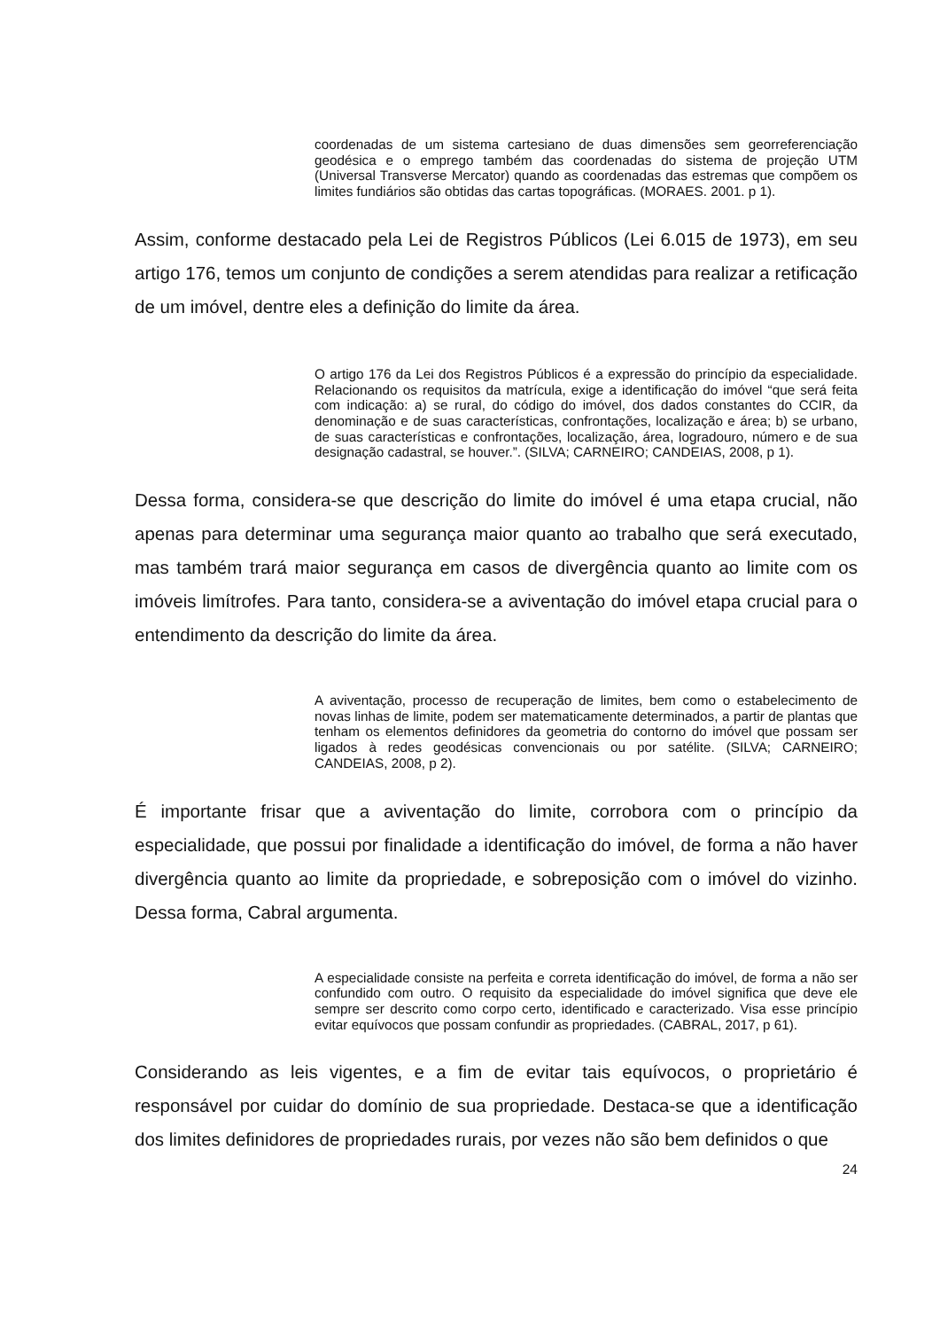coordenadas de um sistema cartesiano de duas dimensões sem georreferenciação geodésica e o emprego também das coordenadas do sistema de projeção UTM (Universal Transverse Mercator) quando as coordenadas das estremas que compõem os limites fundiários são obtidas das cartas topográficas. (MORAES. 2001. p 1).
Assim, conforme destacado pela Lei de Registros Públicos (Lei 6.015 de 1973), em seu artigo 176, temos um conjunto de condições a serem atendidas para realizar a retificação de um imóvel, dentre eles a definição do limite da área.
O artigo 176 da Lei dos Registros Públicos é a expressão do princípio da especialidade. Relacionando os requisitos da matrícula, exige a identificação do imóvel “que será feita com indicação: a) se rural, do código do imóvel, dos dados constantes do CCIR, da denominação e de suas características, confrontações, localização e área; b) se urbano, de suas características e confrontações, localização, área, logradouro, número e de sua designação cadastral, se houver.”. (SILVA; CARNEIRO; CANDEIAS, 2008, p 1).
Dessa forma, considera-se que descrição do limite do imóvel é uma etapa crucial, não apenas para determinar uma segurança maior quanto ao trabalho que será executado, mas também trará maior segurança em casos de divergência quanto ao limite com os imóveis limítrofes. Para tanto, considera-se a aviventação do imóvel etapa crucial para o entendimento da descrição do limite da área.
A aviventação, processo de recuperação de limites, bem como o estabelecimento de novas linhas de limite, podem ser matematicamente determinados, a partir de plantas que tenham os elementos definidores da geometria do contorno do imóvel que possam ser ligados à redes geodésicas convencionais ou por satélite. (SILVA; CARNEIRO; CANDEIAS, 2008, p 2).
É importante frisar que a aviventação do limite, corrobora com o princípio da especialidade, que possui por finalidade a identificação do imóvel, de forma a não haver divergência quanto ao limite da propriedade, e sobreposição com o imóvel do vizinho. Dessa forma, Cabral argumenta.
A especialidade consiste na perfeita e correta identificação do imóvel, de forma a não ser confundido com outro. O requisito da especialidade do imóvel significa que deve ele sempre ser descrito como corpo certo, identificado e caracterizado. Visa esse princípio evitar equívocos que possam confundir as propriedades. (CABRAL, 2017, p 61).
Considerando as leis vigentes, e a fim de evitar tais equívocos, o proprietário é responsável por cuidar do domínio de sua propriedade. Destaca-se que a identificação dos limites definidores de propriedades rurais, por vezes não são bem definidos o que
24